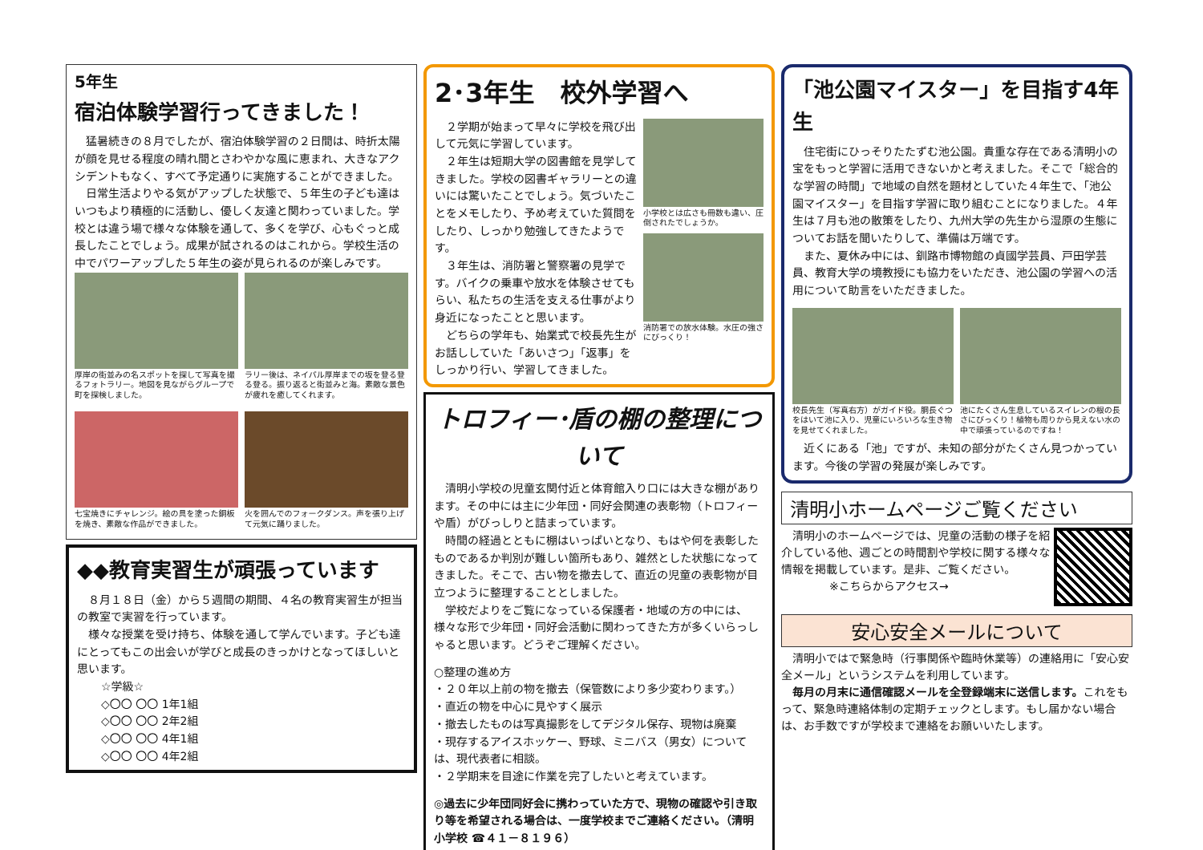5年生
宿泊体験学習行ってきました！
猛暑続きの８月でしたが、宿泊体験学習の２日間は、時折太陽が顔を見せる程度の晴れ間とさわやかな風に恵まれ、大きなアクシデントもなく、すべて予定通りに実施することができました。
日常生活よりやる気がアップした状態で、５年生の子ども達はいつもより積極的に活動し、優しく友達と関わっていました。学校とは違う場で様々な体験を通して、多くを学び、心もぐっと成長したことでしょう。成果が試されるのはこれから。学校生活の中でパワーアップした５年生の姿が見られるのが楽しみです。
厚岸の街並みの名スポットを探して写真を撮るフォトラリー。地図を見ながらグループで町を探検しました。
ラリー後は、ネイパル厚岸までの坂を登る登る登る。振り返ると街並みと海。素敵な景色が疲れを癒してくれます。
七宝焼きにチャレンジ。絵の具を塗った銅板を焼き、素敵な作品ができました。
火を囲んでのフォークダンス。声を張り上げて元気に踊りました。
◆◆教育実習生が頑張っています
８月１８日（金）から５週間の期間、４名の教育実習生が担当の教室で実習を行っています。
様々な授業を受け持ち、体験を通して学んでいます。子ども達にとってもこの出会いが学びと成長のきっかけとなってほしいと思います。
☆学級☆
◇〇〇 〇〇 1年1組
◇〇〇 〇〇 2年2組
◇〇〇 〇〇 4年1組
◇〇〇 〇〇 4年2組
2･3年生　校外学習へ
２学期が始まって早々に学校を飛び出して元気に学習しています。
２年生は短期大学の図書館を見学してきました。学校の図書ギャラリーとの違いには驚いたことでしょう。気づいたことをメモしたり、予め考えていた質問をしたり、しっかり勉強してきたようです。
３年生は、消防署と警察署の見学です。バイクの乗車や放水を体験させてもらい、私たちの生活を支える仕事がより身近になったことと思います。
どちらの学年も、始業式で校長先生がお話ししていた「あいさつ」「返事」をしっかり行い、学習してきました。
小学校とは広さも冊数も違い、圧倒されたでしょうか。
消防署での放水体験。水圧の強さにびっくり！
トロフィー･盾の棚の整理について
清明小学校の児童玄関付近と体育館入り口には大きな棚があります。その中には主に少年団・同好会関連の表彰物（トロフィーや盾）がびっしりと詰まっています。
時間の経過とともに棚はいっぱいとなり、もはや何を表彰したものであるか判別が難しい箇所もあり、雑然とした状態になってきました。そこで、古い物を撤去して、直近の児童の表彰物が目立つように整理することとしました。
学校だよりをご覧になっている保護者・地域の方の中には、様々な形で少年団・同好会活動に関わってきた方が多くいらっしゃると思います。どうぞご理解ください。
○整理の進め方
・２０年以上前の物を撤去（保管数により多少変わります。）
・直近の物を中心に見やすく展示
・撤去したものは写真撮影をしてデジタル保存、現物は廃棄
・現存するアイスホッケー、野球、ミニバス（男女）については、現代表者に相談。
・２学期末を目途に作業を完了したいと考えています。
◎過去に少年団同好会に携わっていた方で、現物の確認や引き取り等を希望される場合は、一度学校までご連絡ください。（清明小学校 ☎４１－８１９６）
「池公園マイスター」を目指す4年生
住宅街にひっそりたたずむ池公園。貴重な存在である清明小の宝をもっと学習に活用できないかと考えました。そこで「総合的な学習の時間」で地域の自然を題材としていた４年生で、「池公園マイスター」を目指す学習に取り組むことになりました。４年生は７月も池の散策をしたり、九州大学の先生から湿原の生態についてお話を聞いたりして、準備は万端です。
また、夏休み中には、釧路市博物館の貞國学芸員、戸田学芸員、教育大学の境教授にも協力をいただき、池公園の学習への活用について助言をいただきました。
校長先生（写真右方）がガイド役。胴長ぐつをはいて池に入り、児童にいろいろな生き物を見せてくれました。
池にたくさん生息しているスイレンの根の長さにびっくり！植物も周りから見えない水の中で頑張っているのですね！
近くにある「池」ですが、未知の部分がたくさん見つかっています。今後の学習の発展が楽しみです。
清明小ホームページご覧ください
清明小のホームページでは、児童の活動の様子を紹介している他、週ごとの時間割や学校に関する様々な情報を掲載しています。是非、ご覧ください。
※こちらからアクセス→
安心安全メールについて
清明小ではで緊急時（行事関係や臨時休業等）の連絡用に「安心安全メール」というシステムを利用しています。
毎月の月末に通信確認メールを全登録端末に送信します。これをもって、緊急時連絡体制の定期チェックとします。もし届かない場合は、お手数ですが学校まで連絡をお願いいたします。